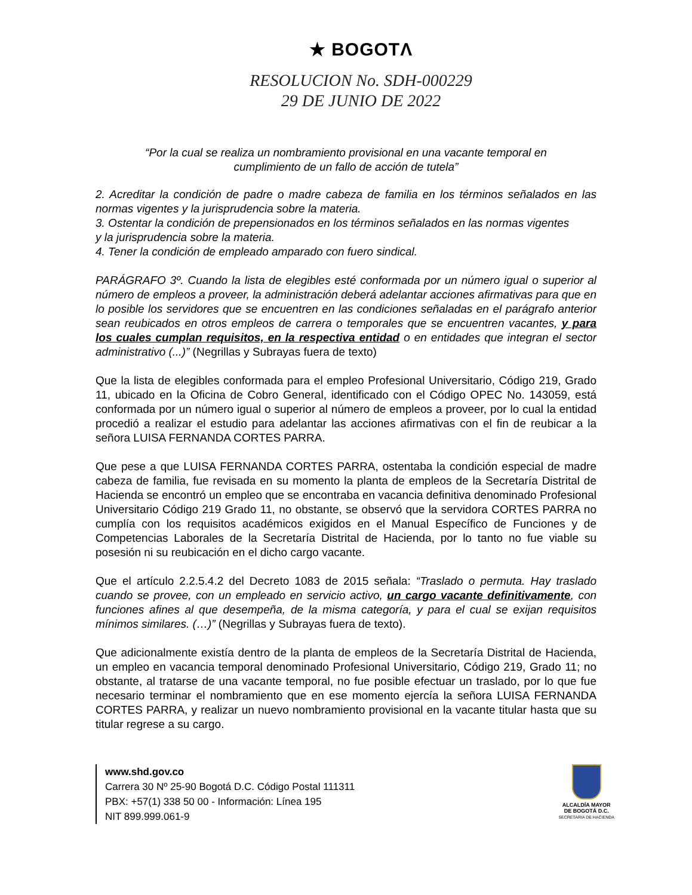★ BOGOTΛ
RESOLUCION No. SDH-000229
29 DE JUNIO DE 2022
“Por la cual se realiza un nombramiento provisional en una vacante temporal en
cumplimiento de un fallo de acción de tutela”
2. Acreditar la condición de padre o madre cabeza de familia en los términos señalados en las normas vigentes y la jurisprudencia sobre la materia.
3. Ostentar la condición de prepensionados en los términos señalados en las normas vigentes
y la jurisprudencia sobre la materia.
4. Tener la condición de empleado amparado con fuero sindical.
PARÁGRAFO 3º. Cuando la lista de elegibles esté conformada por un número igual o superior al número de empleos a proveer, la administración deberá adelantar acciones afirmativas para que en lo posible los servidores que se encuentren en las condiciones señaladas en el parágrafo anterior sean reubicados en otros empleos de carrera o temporales que se encuentren vacantes, y para los cuales cumplan requisitos, en la respectiva entidad o en entidades que integran el sector administrativo (...)” (Negrillas y Subrayas fuera de texto)
Que la lista de elegibles conformada para el empleo Profesional Universitario, Código 219, Grado 11, ubicado en la Oficina de Cobro General, identificado con el Código OPEC No. 143059, está conformada por un número igual o superior al número de empleos a proveer, por lo cual la entidad procedió a realizar el estudio para adelantar las acciones afirmativas con el fin de reubicar a la señora LUISA FERNANDA CORTES PARRA.
Que pese a que LUISA FERNANDA CORTES PARRA, ostentaba la condición especial de madre cabeza de familia, fue revisada en su momento la planta de empleos de la Secretaría Distrital de Hacienda se encontró un empleo que se encontraba en vacancia definitiva denominado Profesional Universitario Código 219 Grado 11, no obstante, se observó que la servidora CORTES PARRA no cumplía con los requisitos académicos exigidos en el Manual Específico de Funciones y de Competencias Laborales de la Secretaría Distrital de Hacienda, por lo tanto no fue viable su posesión ni su reubicación en el dicho cargo vacante.
Que el artículo 2.2.5.4.2 del Decreto 1083 de 2015 señala: “Traslado o permuta. Hay traslado cuando se provee, con un empleado en servicio activo, un cargo vacante definitivamente, con funciones afines al que desempeña, de la misma categoría, y para el cual se exijan requisitos mínimos similares. (…)” (Negrillas y Subrayas fuera de texto).
Que adicionalmente existía dentro de la planta de empleos de la Secretaría Distrital de Hacienda, un empleo en vacancia temporal denominado Profesional Universitario, Código 219, Grado 11; no obstante, al tratarse de una vacante temporal, no fue posible efectuar un traslado, por lo que fue necesario terminar el nombramiento que en ese momento ejercía la señora LUISA FERNANDA CORTES PARRA, y realizar un nuevo nombramiento provisional en la vacante titular hasta que su titular regrese a su cargo.
www.shd.gov.co
Carrera 30 Nº 25-90 Bogotá D.C. Código Postal 111311
PBX: +57(1) 338 50 00 - Información: Línea 195
NIT 899.999.061-9
ALCALDÍA MAYOR
DE BOGOTÁ D.C.
SECRETARIA DE HACIENDA